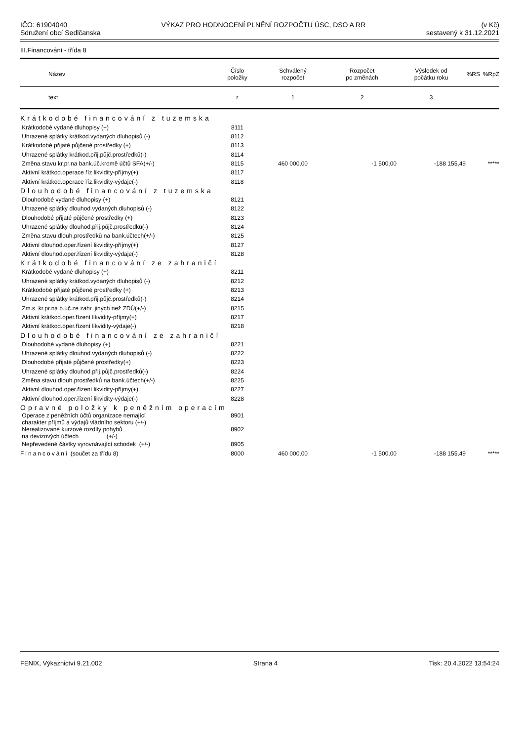IČO: 61904040
Sdružení obcí Sedlčanska
VÝKAZ PRO HODNOCENÍ PLNĚNÍ ROZPOČTU ÚSC, DSO A RR
(v Kč)
sestavený k 31.12.2021
III.Financování - třída 8
| Název | Číslo položky | Schválený rozpočet | Rozpočet po změnách | Výsledek od počátku roku | %RS | %RpZ |
| --- | --- | --- | --- | --- | --- | --- |
| text | r | 1 | 2 | 3 | | |
| Krátkodobé financování z tuzemska | | | | | | |
| Krátkodobé vydané dluhopisy (+) | 8111 | | | | | |
| Uhrazené splátky krátkod.vydaných dluhopisů (-) | 8112 | | | | | |
| Krátkodobé přijaté půjčené prostředky (+) | 8113 | | | | | |
| Uhrazené splátky krátkod.přij.půjč.prostředků(-) | 8114 | | | | | |
| Změna stavu kr.pr.na bank.úč.kromě účtů SFA(+/-) | 8115 | 460 000,00 | -1 500,00 | -188 155,49 | | ***** |
| Aktivní krátkod.operace říz.likvidity-příjmy(+) | 8117 | | | | | |
| Aktivní krátkod.operace říz.likvidity-výdaje(-) | 8118 | | | | | |
| Dlouhodobé financování z tuzemska | | | | | | |
| Dlouhodobé vydané dluhopisy (+) | 8121 | | | | | |
| Uhrazené splátky dlouhod.vydaných dluhopisů (-) | 8122 | | | | | |
| Dlouhodobé přijaté půjčené prostředky (+) | 8123 | | | | | |
| Uhrazené splátky dlouhod.přij.půjč.prostředků(-) | 8124 | | | | | |
| Změna stavu dlouh.prostředků na bank.účtech(+/-) | 8125 | | | | | |
| Aktivní dlouhod.oper.řízení likvidity-příjmy(+) | 8127 | | | | | |
| Aktivní dlouhod.oper.řízení likvidity-výdaje(-) | 8128 | | | | | |
| Krátkodobé financování ze zahraničí | | | | | | |
| Krátkodobé vydané dluhopisy (+) | 8211 | | | | | |
| Uhrazené splátky krátkod.vydaných dluhopisů (-) | 8212 | | | | | |
| Krátkodobé přijaté půjčené prostředky (+) | 8213 | | | | | |
| Uhrazené splátky krátkod.přij.půjč.prostředků(-) | 8214 | | | | | |
| Zm.s. kr.pr.na b.úč.ze zahr. jiných než ZDÚ(+/-) | 8215 | | | | | |
| Aktivní krátkod.oper.řízení likvidity-příjmy(+) | 8217 | | | | | |
| Aktivní krátkod.oper.řízení likvidity-výdaje(-) | 8218 | | | | | |
| Dlouhodobé financování ze zahraničí | | | | | | |
| Dlouhodobé vydané dluhopisy (+) | 8221 | | | | | |
| Uhrazené splátky dlouhod.vydaných dluhopisů (-) | 8222 | | | | | |
| Dlouhodobé přijaté půjčené prostředky(+) | 8223 | | | | | |
| Uhrazené splátky dlouhod.přij.půjč.prostředků(-) | 8224 | | | | | |
| Změna stavu dlouh.prostředků na bank.účtech(+/-) | 8225 | | | | | |
| Aktivní dlouhod.oper.řízení likvidity-příjmy(+) | 8227 | | | | | |
| Aktivní dlouhod.oper.řízení likvidity-výdaje(-) | 8228 | | | | | |
| Opravné položky k peněžním operacím | | | | | | |
| Operace z peněžních účtů organizace nemající charakter příjmů a výdajů vládního sektoru (+/-) | 8901 | | | | | |
| Nerealizované kurzové rozdíly pohybů na devizových účtech (+/-) | 8902 | | | | | |
| Nepřevedené částky vyrovnávající schodek (+/-) | 8905 | | | | | |
| Financování (součet za třídu 8) | 8000 | 460 000,00 | -1 500,00 | -188 155,49 | | ***** |
FENIX, Výkaznictví 9.21.002 Strana 4 Tisk: 20.4.2022 13:54:24